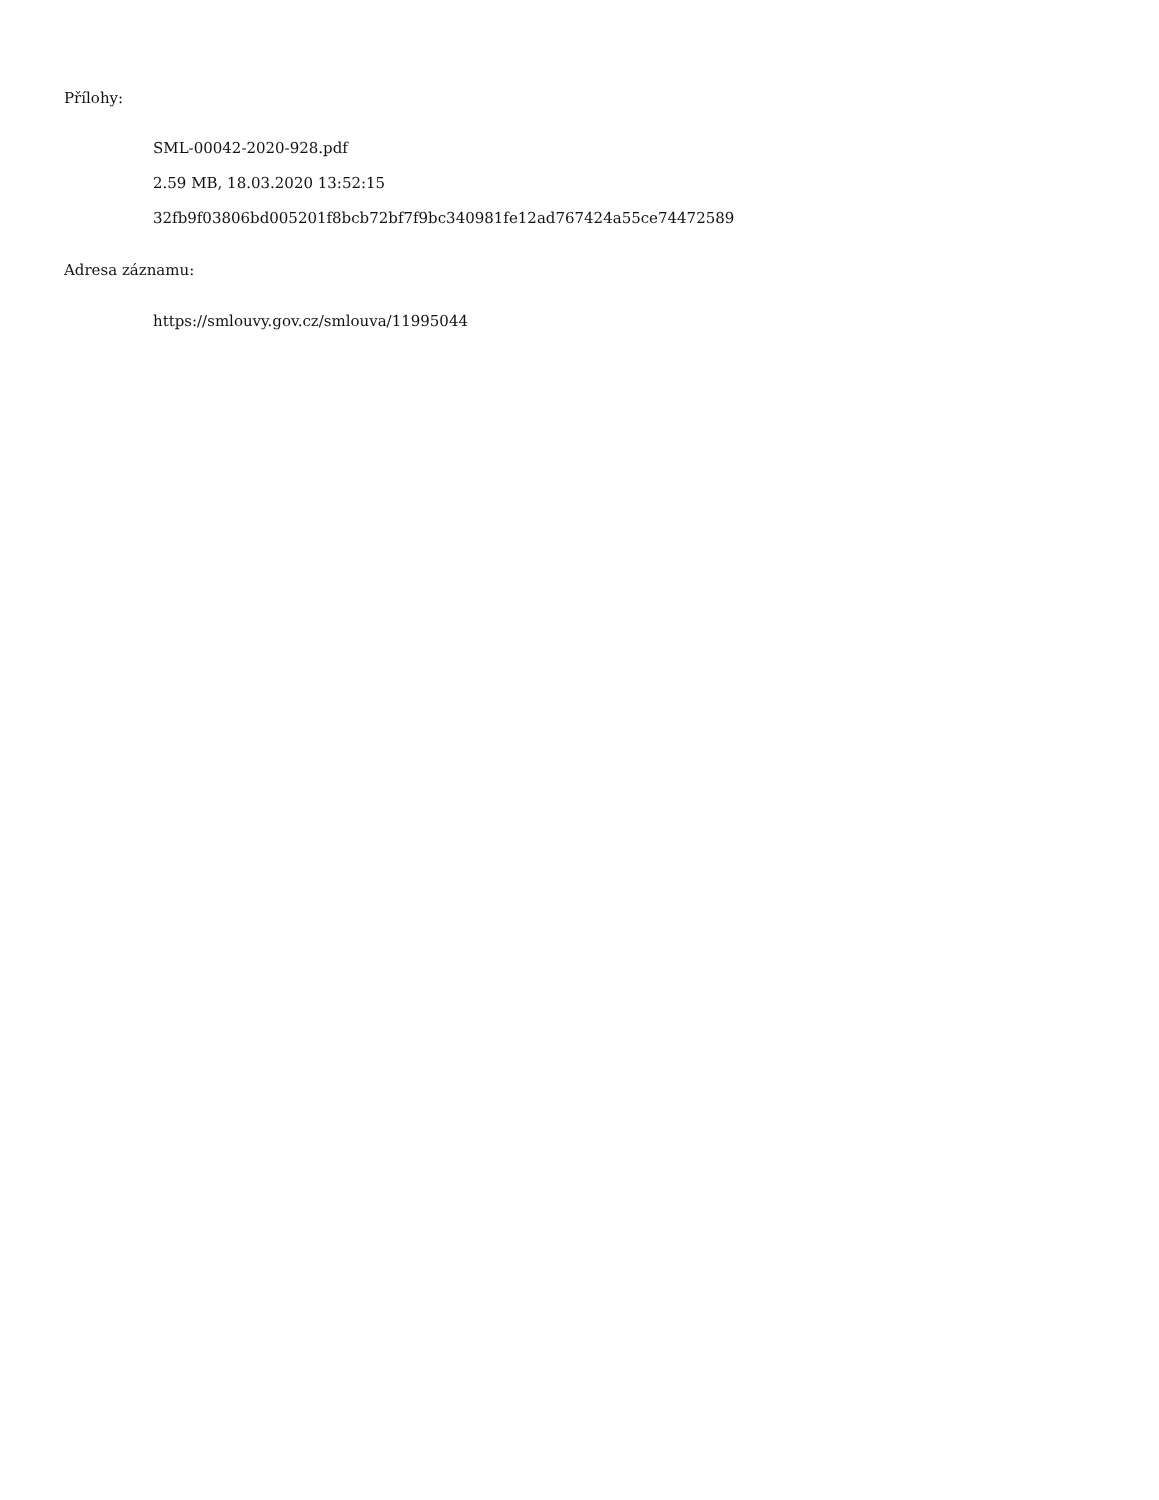Přílohy:
SML-00042-2020-928.pdf
2.59 MB, 18.03.2020 13:52:15
32fb9f03806bd005201f8bcb72bf7f9bc340981fe12ad767424a55ce74472589
Adresa záznamu:
https://smlouvy.gov.cz/smlouva/11995044